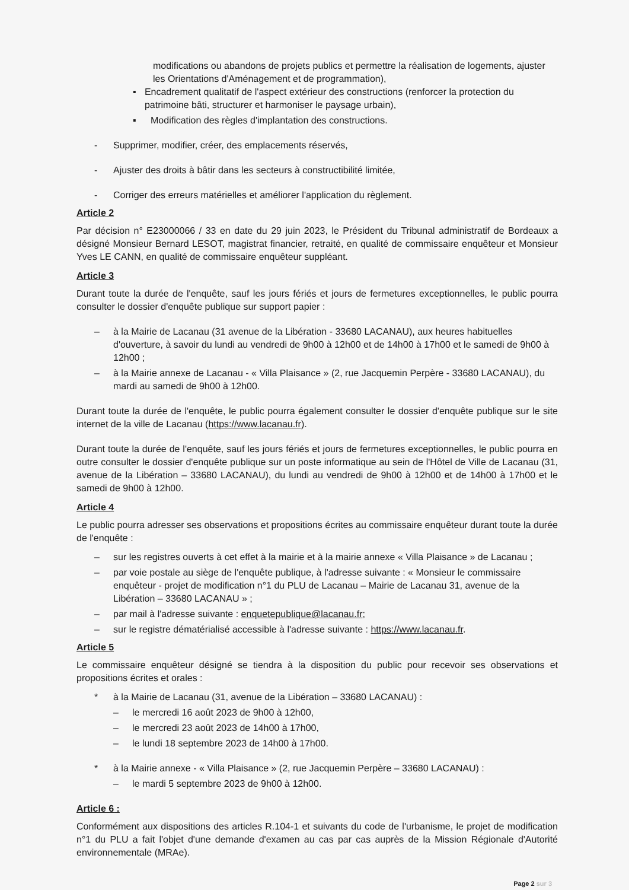modifications ou abandons de projets publics et permettre la réalisation de logements, ajuster les Orientations d'Aménagement et de programmation),
▪ Encadrement qualitatif de l'aspect extérieur des constructions (renforcer la protection du patrimoine bâti, structurer et harmoniser le paysage urbain),
▪ Modification des règles d'implantation des constructions.
- Supprimer, modifier, créer, des emplacements réservés,
- Ajuster des droits à bâtir dans les secteurs à constructibilité limitée,
- Corriger des erreurs matérielles et améliorer l'application du règlement.
Article 2
Par décision n° E23000066 / 33 en date du 29 juin 2023, le Président du Tribunal administratif de Bordeaux a désigné Monsieur Bernard LESOT, magistrat financier, retraité, en qualité de commissaire enquêteur et Monsieur Yves LE CANN, en qualité de commissaire enquêteur suppléant.
Article 3
Durant toute la durée de l'enquête, sauf les jours fériés et jours de fermetures exceptionnelles, le public pourra consulter le dossier d'enquête publique sur support papier :
– à la Mairie de Lacanau (31 avenue de la Libération - 33680 LACANAU), aux heures habituelles d'ouverture, à savoir du lundi au vendredi de 9h00 à 12h00 et de 14h00 à 17h00 et le samedi de 9h00 à 12h00 ;
– à la Mairie annexe de Lacanau - « Villa Plaisance » (2, rue Jacquemin Perpère - 33680 LACANAU), du mardi au samedi de 9h00 à 12h00.
Durant toute la durée de l'enquête, le public pourra également consulter le dossier d'enquête publique sur le site internet de la ville de Lacanau (https://www.lacanau.fr).
Durant toute la durée de l'enquête, sauf les jours fériés et jours de fermetures exceptionnelles, le public pourra en outre consulter le dossier d'enquête publique sur un poste informatique au sein de l'Hôtel de Ville de Lacanau (31, avenue de la Libération – 33680 LACANAU), du lundi au vendredi de 9h00 à 12h00 et de 14h00 à 17h00 et le samedi de 9h00 à 12h00.
Article 4
Le public pourra adresser ses observations et propositions écrites au commissaire enquêteur durant toute la durée de l'enquête :
– sur les registres ouverts à cet effet à la mairie et à la mairie annexe « Villa Plaisance » de Lacanau ;
– par voie postale au siège de l'enquête publique, à l'adresse suivante : « Monsieur le commissaire enquêteur - projet de modification n°1 du PLU de Lacanau – Mairie de Lacanau 31, avenue de la Libération – 33680 LACANAU » ;
– par mail à l'adresse suivante : enquetepublique@lacanau.fr;
– sur le registre dématérialisé accessible à l'adresse suivante : https://www.lacanau.fr.
Article 5
Le commissaire enquêteur désigné se tiendra à la disposition du public pour recevoir ses observations et propositions écrites et orales :
* à la Mairie de Lacanau (31, avenue de la Libération – 33680 LACANAU) :
– le mercredi 16 août 2023 de 9h00 à 12h00,
– le mercredi 23 août 2023 de 14h00 à 17h00,
– le lundi 18 septembre 2023 de 14h00 à 17h00.
* à la Mairie annexe - « Villa Plaisance » (2, rue Jacquemin Perpère – 33680 LACANAU) :
– le mardi 5 septembre 2023 de 9h00 à 12h00.
Article 6 :
Conformément aux dispositions des articles R.104-1 et suivants du code de l'urbanisme, le projet de modification n°1 du PLU a fait l'objet d'une demande d'examen au cas par cas auprès de la Mission Régionale d'Autorité environnementale (MRAe).
Page 2 sur 3